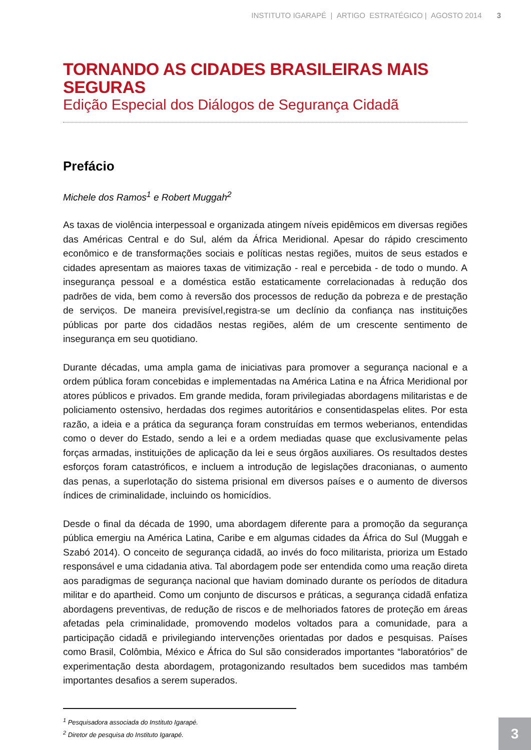INSTITUTO IGARAPÉ | ARTIGO ESTRATÉGICO | AGOSTO 2014 3
TORNANDO AS CIDADES BRASILEIRAS MAIS SEGURAS
Edição Especial dos Diálogos de Segurança Cidadã
Prefácio
Michele dos Ramos<sup>1</sup> e Robert Muggah<sup>2</sup>
As taxas de violência interpessoal e organizada atingem níveis epidêmicos em diversas regiões das Américas Central e do Sul, além da África Meridional. Apesar do rápido crescimento econômico e de transformações sociais e políticas nestas regiões, muitos de seus estados e cidades apresentam as maiores taxas de vitimização - real e percebida - de todo o mundo. A insegurança pessoal e a doméstica estão estaticamente correlacionadas à redução dos padrões de vida, bem como à reversão dos processos de redução da pobreza e de prestação de serviços. De maneira previsível,registra-se um declínio da confiança nas instituições públicas por parte dos cidadãos nestas regiões, além de um crescente sentimento de insegurança em seu quotidiano.
Durante décadas, uma ampla gama de iniciativas para promover a segurança nacional e a ordem pública foram concebidas e implementadas na América Latina e na África Meridional por atores públicos e privados. Em grande medida, foram privilegiadas abordagens militaristas e de policiamento ostensivo, herdadas dos regimes autoritários e consentidaspelas elites. Por esta razão, a ideia e a prática da segurança foram construídas em termos weberianos, entendidas como o dever do Estado, sendo a lei e a ordem mediadas quase que exclusivamente pelas forças armadas, instituições de aplicação da lei e seus órgãos auxiliares. Os resultados destes esforços foram catastróficos, e incluem a introdução de legislações draconianas, o aumento das penas, a superlotação do sistema prisional em diversos países e o aumento de diversos índices de criminalidade, incluindo os homicídios.
Desde o final da década de 1990, uma abordagem diferente para a promoção da segurança pública emergiu na América Latina, Caribe e em algumas cidades da África do Sul (Muggah e Szabó 2014). O conceito de segurança cidadã, ao invés do foco militarista, prioriza um Estado responsável e uma cidadania ativa. Tal abordagem pode ser entendida como uma reação direta aos paradigmas de segurança nacional que haviam dominado durante os períodos de ditadura militar e do apartheid. Como um conjunto de discursos e práticas, a segurança cidadã enfatiza abordagens preventivas, de redução de riscos e de melhoriados fatores de proteção em áreas afetadas pela criminalidade, promovendo modelos voltados para a comunidade, para a participação cidadã e privilegiando intervenções orientadas por dados e pesquisas. Países como Brasil, Colômbia, México e África do Sul são considerados importantes “laboratórios” de experimentação desta abordagem, protagonizando resultados bem sucedidos mas também importantes desafios a serem superados.
<sup>1</sup> Pesquisadora associada do Instituto Igarapé.
<sup>2</sup> Diretor de pesquisa do Instituto Igarapé.
3